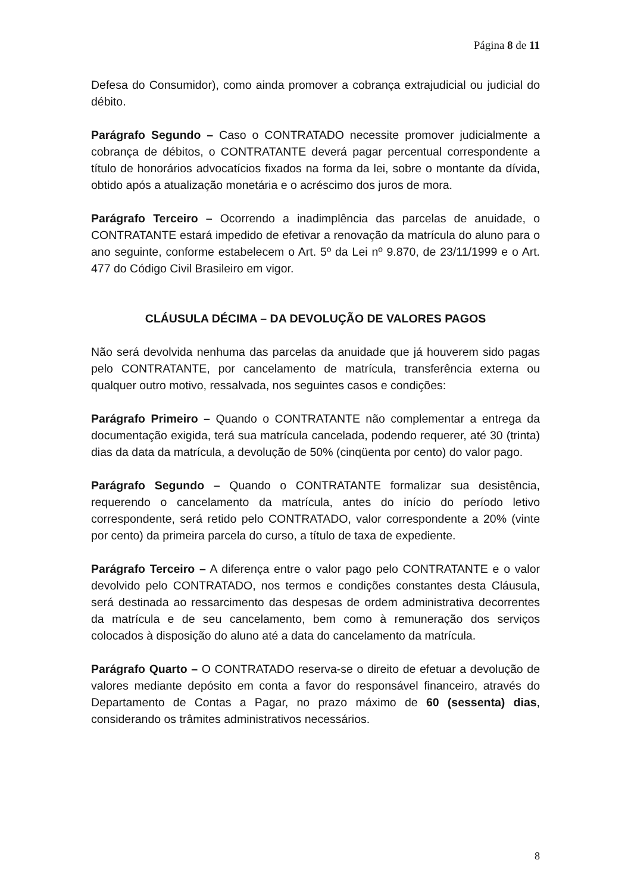Página 8 de 11
Defesa do Consumidor), como ainda promover a cobrança extrajudicial ou judicial do débito.
Parágrafo Segundo – Caso o CONTRATADO necessite promover judicialmente a cobrança de débitos, o CONTRATANTE deverá pagar percentual correspondente a título de honorários advocatícios fixados na forma da lei, sobre o montante da dívida, obtido após a atualização monetária e o acréscimo dos juros de mora.
Parágrafo Terceiro – Ocorrendo a inadimplência das parcelas de anuidade, o CONTRATANTE estará impedido de efetivar a renovação da matrícula do aluno para o ano seguinte, conforme estabelecem o Art. 5º da Lei nº 9.870, de 23/11/1999 e o Art. 477 do Código Civil Brasileiro em vigor.
CLÁUSULA DÉCIMA – DA DEVOLUÇÃO DE VALORES PAGOS
Não será devolvida nenhuma das parcelas da anuidade que já houverem sido pagas pelo CONTRATANTE, por cancelamento de matrícula, transferência externa ou qualquer outro motivo, ressalvada, nos seguintes casos e condições:
Parágrafo Primeiro – Quando o CONTRATANTE não complementar a entrega da documentação exigida, terá sua matrícula cancelada, podendo requerer, até 30 (trinta) dias da data da matrícula, a devolução de 50% (cinqüenta por cento) do valor pago.
Parágrafo Segundo – Quando o CONTRATANTE formalizar sua desistência, requerendo o cancelamento da matrícula, antes do início do período letivo correspondente, será retido pelo CONTRATADO, valor correspondente a 20% (vinte por cento) da primeira parcela do curso, a título de taxa de expediente.
Parágrafo Terceiro – A diferença entre o valor pago pelo CONTRATANTE e o valor devolvido pelo CONTRATADO, nos termos e condições constantes desta Cláusula, será destinada ao ressarcimento das despesas de ordem administrativa decorrentes da matrícula e de seu cancelamento, bem como à remuneração dos serviços colocados à disposição do aluno até a data do cancelamento da matrícula.
Parágrafo Quarto – O CONTRATADO reserva-se o direito de efetuar a devolução de valores mediante depósito em conta a favor do responsável financeiro, através do Departamento de Contas a Pagar, no prazo máximo de 60 (sessenta) dias, considerando os trâmites administrativos necessários.
8